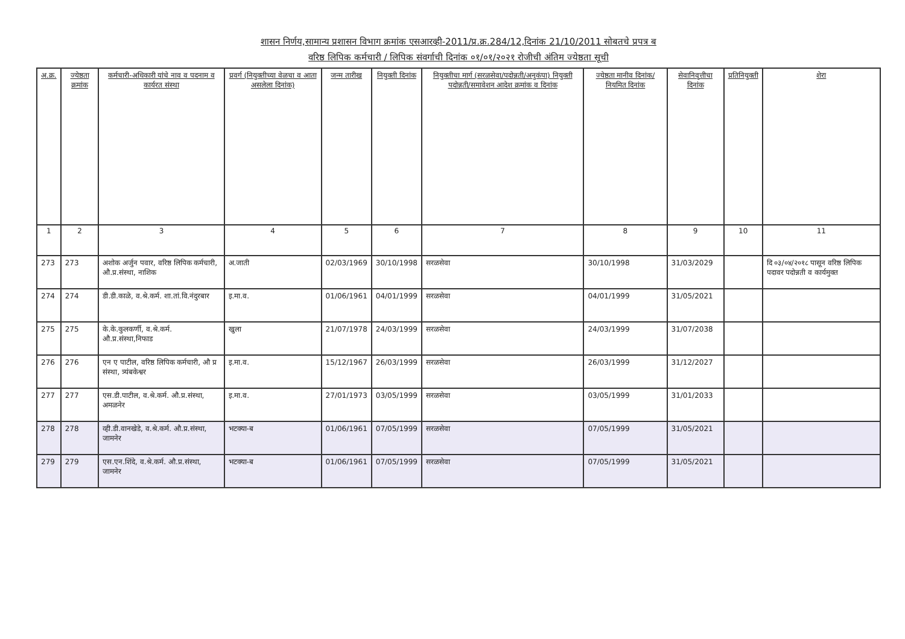शासन निर्णय,सामान्य प्रशासन विभाग क्रमांक एसआरव्ही-2011/प्र.क्र.284/12,दिनांक 21/10/2011 सोबतचे प्रपत्र ब
वरिष्ठ लिपिक कर्मचारी / लिपिक संवर्गाची दिनांक ०१/०१/२०२१ रोजीची अंतिम ज्येष्ठता सूची
| अ.क्र. | ज्येष्ठता क्रमांक | कर्मचारी-अधिकारी यांचे नाव व पदनाम व कार्यरत संस्था | प्रवर्ग (नियुक्तीच्या वेळचा व आता असलेला दिनांक) | जन्म तारीख | नियुक्ती दिनांक | नियुक्तीचा मार्ग (सरळसेवा/पदोन्नती/अनुकंपा) नियुक्ती पदोन्नती/समावेशन आदेश क्रमांक व दिनांक | ज्येष्ठता मानीव दिनांक/ नियमित दिनांक | सेवानिवृत्तीचा दिनांक | प्रतिनियुक्ती | शेरा |
| --- | --- | --- | --- | --- | --- | --- | --- | --- | --- | --- |
| 1 | 2 | 3 | 4 | 5 | 6 | 7 | 8 | 9 | 10 | 11 |
| 273 | 273 | अशोक अर्जुन पवार, वरिष्ठ लिपिक कर्मचारी, औ.प्र.संस्था, नाशिक | अ.जाती | 02/03/1969 | 30/10/1998 | सरळसेवा | 30/10/1998 | 31/03/2029 | | दि ०३/०४/२०१८ पासून वरिष्ठ लिपिक पदावर पदोन्नती व कार्यमुक्त |
| 274 | 274 | डी.डी.काळे, व.श्रे.कर्म. शा.तां.वि.नंदुरबार | इ.मा.व. | 01/06/1961 | 04/01/1999 | सरळसेवा | 04/01/1999 | 31/05/2021 | | |
| 275 | 275 | के.के.कुलकर्णी, व.श्रे.कर्म. औ.प्र.संस्था,निफाड | खुला | 21/07/1978 | 24/03/1999 | सरळसेवा | 24/03/1999 | 31/07/2038 | | |
| 276 | 276 | एन ए पाटील, वरिष्ठ लिपिक कर्मचारी, औ प्र संस्था, त्र्यंबकेश्वर | इ.मा.व. | 15/12/1967 | 26/03/1999 | सरळसेवा | 26/03/1999 | 31/12/2027 | | |
| 277 | 277 | एस.डी.पाटील, व.श्रे.कर्म. औ.प्र.संस्था, अमळनेर | इ.मा.व. | 27/01/1973 | 03/05/1999 | सरळसेवा | 03/05/1999 | 31/01/2033 | | |
| 278 | 278 | व्ही.डी.वानखेडे, व.श्रे.कर्म. औ.प्र.संस्था, जामनेर | भटक्या-ब | 01/06/1961 | 07/05/1999 | सरळसेवा | 07/05/1999 | 31/05/2021 | | |
| 279 | 279 | एस.एन.शिंदे, व.श्रे.कर्म. औ.प्र.संस्था, जामनेर | भटक्या-ब | 01/06/1961 | 07/05/1999 | सरळसेवा | 07/05/1999 | 31/05/2021 | | |